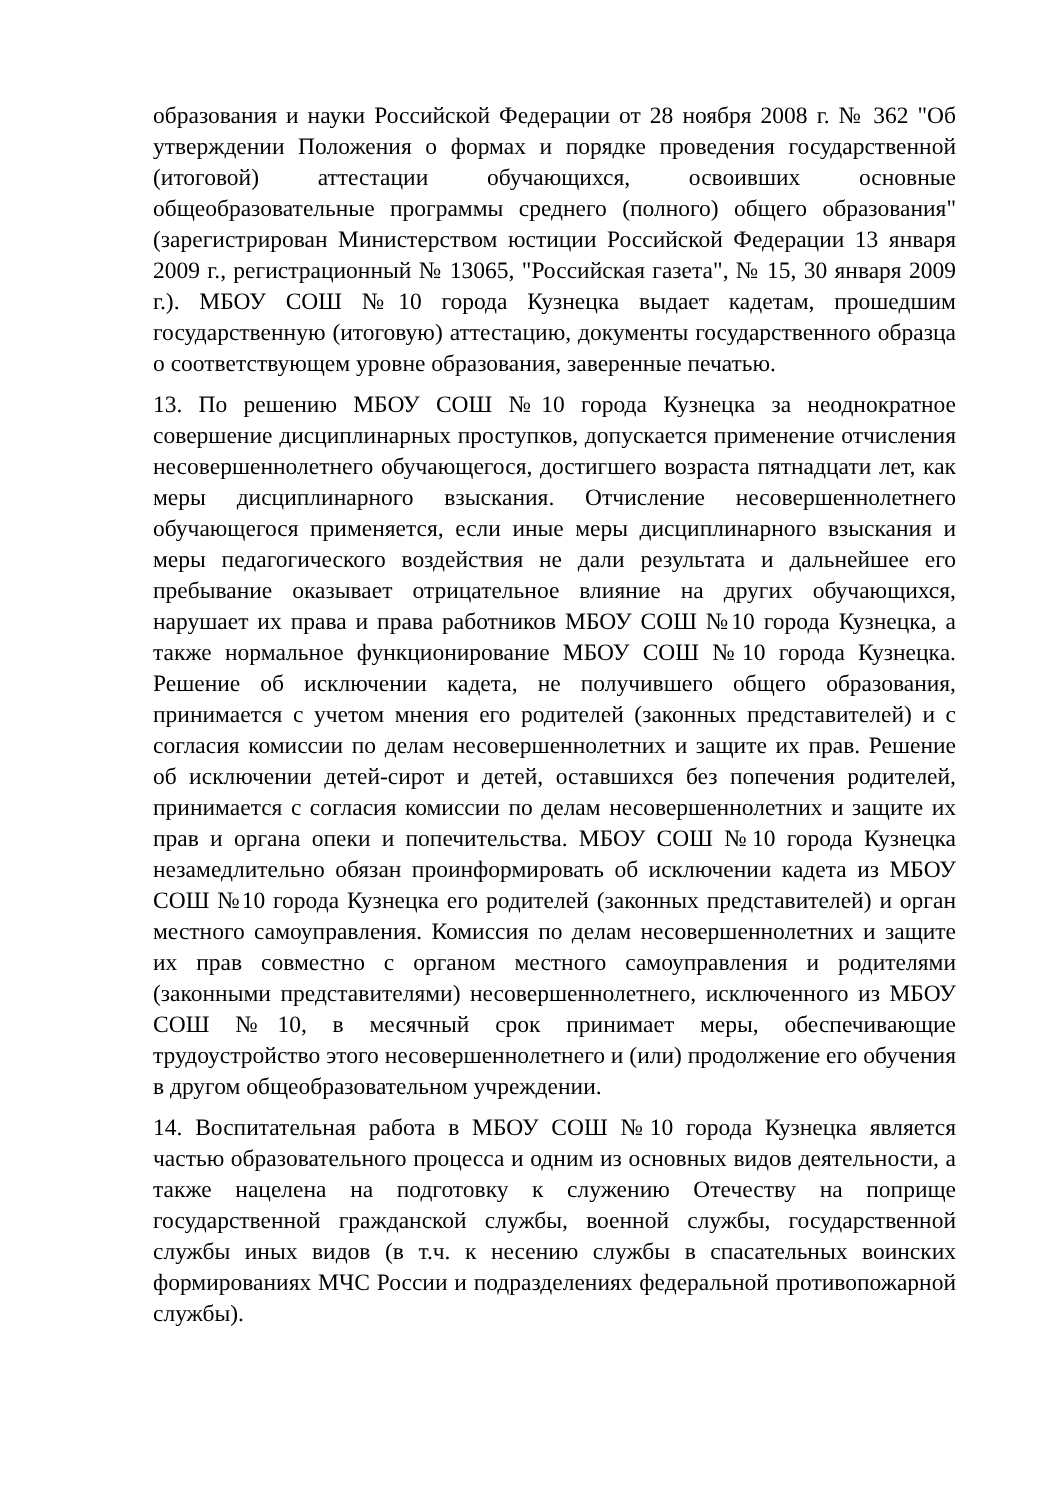образования и науки Российской Федерации от 28 ноября 2008 г. № 362 "Об утверждении Положения о формах и порядке проведения государственной (итоговой) аттестации обучающихся, освоивших основные общеобразовательные программы среднего (полного) общего образования" (зарегистрирован Министерством юстиции Российской Федерации 13 января 2009 г., регистрационный № 13065, "Российская газета", № 15, 30 января 2009 г.). МБОУ СОШ №10 города Кузнецка выдает кадетам, прошедшим государственную (итоговую) аттестацию, документы государственного образца о соответствующем уровне образования, заверенные печатью.
13. По решению МБОУ СОШ №10 города Кузнецка за неоднократное совершение дисциплинарных проступков, допускается применение отчисления несовершеннолетнего обучающегося, достигшего возраста пятнадцати лет, как меры дисциплинарного взыскания. Отчисление несовершеннолетнего обучающегося применяется, если иные меры дисциплинарного взыскания и меры педагогического воздействия не дали результата и дальнейшее его пребывание оказывает отрицательное влияние на других обучающихся, нарушает их права и права работников МБОУ СОШ №10 города Кузнецка, а также нормальное функционирование МБОУ СОШ №10 города Кузнецка. Решение об исключении кадета, не получившего общего образования, принимается с учетом мнения его родителей (законных представителей) и с согласия комиссии по делам несовершеннолетних и защите их прав. Решение об исключении детей-сирот и детей, оставшихся без попечения родителей, принимается с согласия комиссии по делам несовершеннолетних и защите их прав и органа опеки и попечительства. МБОУ СОШ №10 города Кузнецка незамедлительно обязан проинформировать об исключении кадета из МБОУ СОШ №10 города Кузнецка его родителей (законных представителей) и орган местного самоуправления. Комиссия по делам несовершеннолетних и защите их прав совместно с органом местного самоуправления и родителями (законными представителями) несовершеннолетнего, исключенного из МБОУ СОШ №10, в месячный срок принимает меры, обеспечивающие трудоустройство этого несовершеннолетнего и (или) продолжение его обучения в другом общеобразовательном учреждении.
14. Воспитательная работа в МБОУ СОШ №10 города Кузнецка является частью образовательного процесса и одним из основных видов деятельности, а также нацелена на подготовку к служению Отечеству на поприще государственной гражданской службы, военной службы, государственной службы иных видов (в т.ч. к несению службы в спасательных воинских формированиях МЧС России и подразделениях федеральной противопожарной службы).